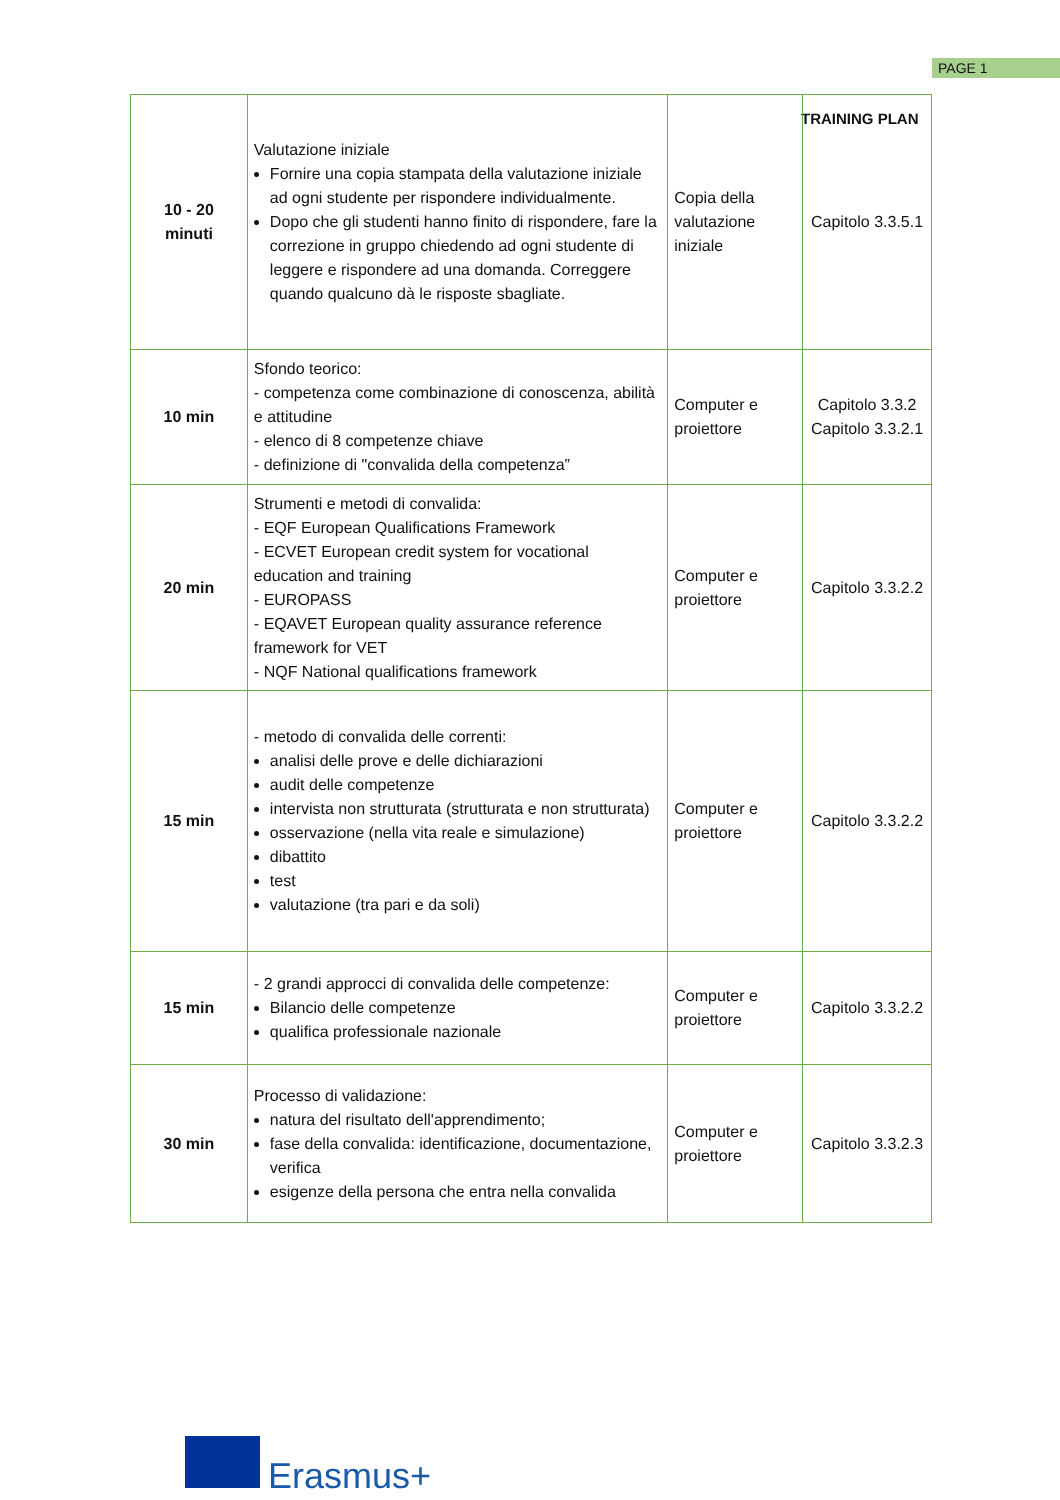PAGE 1
TRAINING PLAN
| 10 - 20 minuti | Valutazione iniziale Fornire una copia stampata della valutazione iniziale ad ogni studente per rispondere individualmente. Dopo che gli studenti hanno finito di rispondere, fare la correzione in gruppo chiedendo ad ogni studente di leggere e rispondere ad una domanda. Correggere quando qualcuno dà le risposte sbagliate. | Copia della valutazione iniziale | Capitolo 3.3.5.1 |
| 10 min | Sfondo teorico: - competenza come combinazione di conoscenza, abilità e attitudine - elenco di 8 competenze chiave - definizione di "convalida della competenza” | Computer e proiettore | Capitolo 3.3.2 Capitolo 3.3.2.1 |
| 20 min | Strumenti e metodi di convalida: - EQF European Qualifications Framework - ECVET European credit system for vocational education and training - EUROPASS - EQAVET European quality assurance reference framework for VET - NQF National qualifications framework | Computer e proiettore | Capitolo 3.3.2.2 |
| 15 min | - metodo di convalida delle correnti: analisi delle prove e delle dichiarazioni audit delle competenze intervista non strutturata (strutturata e non strutturata) osservazione (nella vita reale e simulazione) dibattito test valutazione (tra pari e da soli) | Computer e proiettore | Capitolo 3.3.2.2 |
| 15 min | - 2 grandi approcci di convalida delle competenze: Bilancio delle competenze qualifica professionale nazionale | Computer e proiettore | Capitolo 3.3.2.2 |
| 30 min | Processo di validazione: natura del risultato dell'apprendimento; fase della convalida: identificazione, documentazione, verifica esigenze della persona che entra nella convalida | Computer e proiettore | Capitolo 3.3.2.3 |
Erasmus+